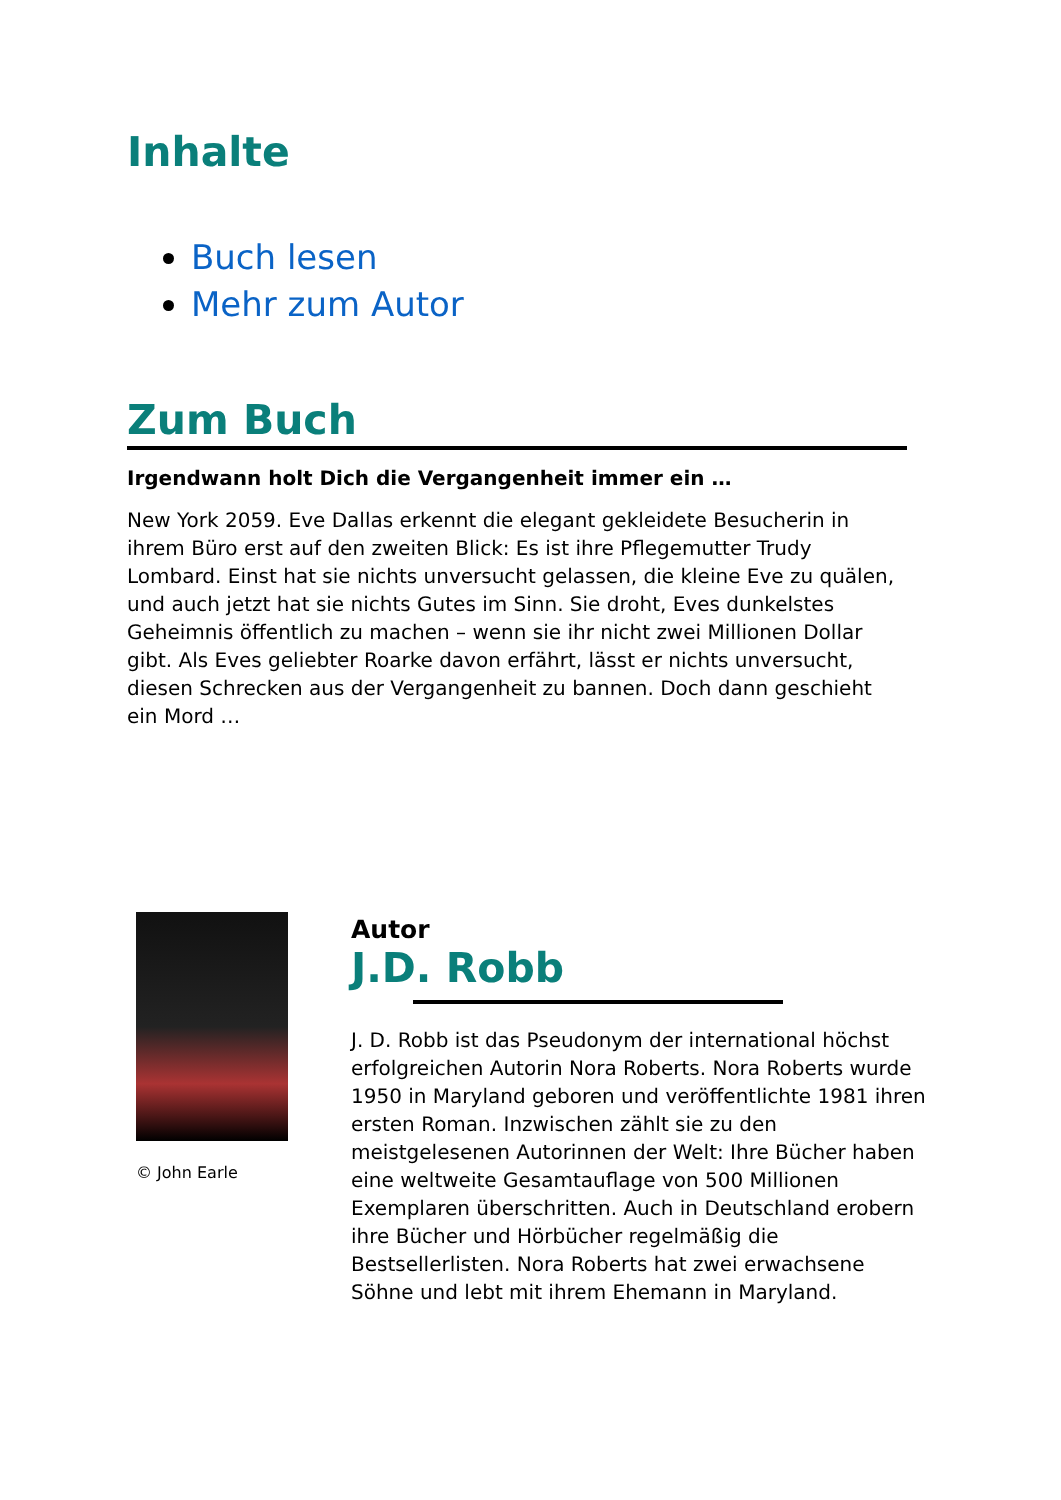Inhalte
Buch lesen
Mehr zum Autor
Zum Buch
Irgendwann holt Dich die Vergangenheit immer ein …
New York 2059. Eve Dallas erkennt die elegant gekleidete Besucherin in ihrem Büro erst auf den zweiten Blick: Es ist ihre Pflegemutter Trudy Lombard. Einst hat sie nichts unversucht gelassen, die kleine Eve zu quälen, und auch jetzt hat sie nichts Gutes im Sinn. Sie droht, Eves dunkelstes Geheimnis öffentlich zu machen – wenn sie ihr nicht zwei Millionen Dollar gibt. Als Eves geliebter Roarke davon erfährt, lässt er nichts unversucht, diesen Schrecken aus der Vergangenheit zu bannen. Doch dann geschieht ein Mord …
© John Earle
Autor
J.D. Robb
J. D. Robb ist das Pseudonym der international höchst erfolgreichen Autorin Nora Roberts. Nora Roberts wurde 1950 in Maryland geboren und veröffentlichte 1981 ihren ersten Roman. Inzwischen zählt sie zu den meistgelesenen Autorinnen der Welt: Ihre Bücher haben eine weltweite Gesamtauflage von 500 Millionen Exemplaren überschritten. Auch in Deutschland erobern ihre Bücher und Hörbücher regelmäßig die Bestsellerlisten. Nora Roberts hat zwei erwachsene Söhne und lebt mit ihrem Ehemann in Maryland.